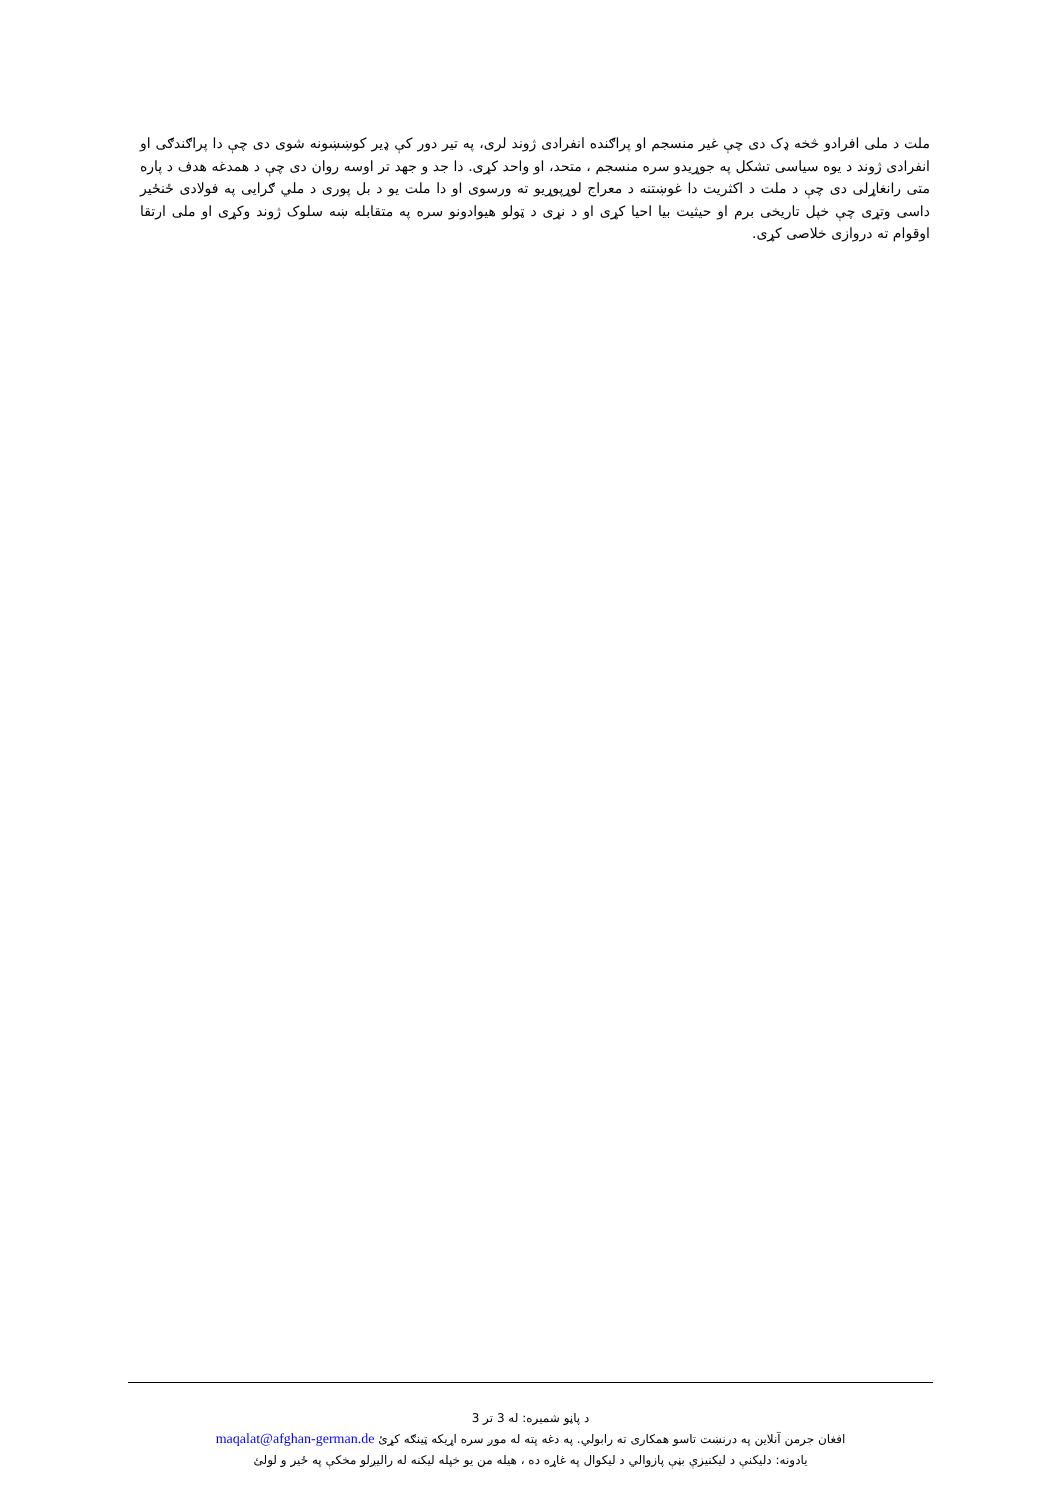ملت د ملی افرادو څخه ډک دی چې غیر منسجم او پراګنده انفرادی ژوند لری، په تیر دور کې ډیر کوښښونه شوی دی چې دا پراګندګی او انفرادی ژوند د یوه سیاسی تشکل په جوړیدو سره منسجم ، متحد، او واحد کړی. دا جد و جهد تر اوسه روان دی چې د همدغه هدف د پاره متی رانغاړلی دی چې د ملت د اکثریت دا غوښتنه د معراج لوړپوړیو ته ورسوی او دا ملت یو د بل پوری د ملي ګرایی په فولادی ځنځیر داسی وتړی چې خپل تاریخی برم او حیثیت بیا احیا کړی او د نړی د ټولو هیوادونو سره په متقابله ښه سلوک ژوند وکړی او ملی ارتقا اوقوام ته دروازی خلاصی کړی.
د پاڼو شمیره: له 3 تر 3
افغان جرمن آنلاین په درنښت تاسو همکاری ته رابولي. په دغه پته له موږ سره اړیکه ټینګه کړئ maqalat@afghan-german.de
یادونه: دلیکنې د لیکنیزې بڼې پازوالي د لیکوال په غاړه ده ، هیله من یو خپله لیکنه له رالیږلو مخکې په ځیر و لولئ